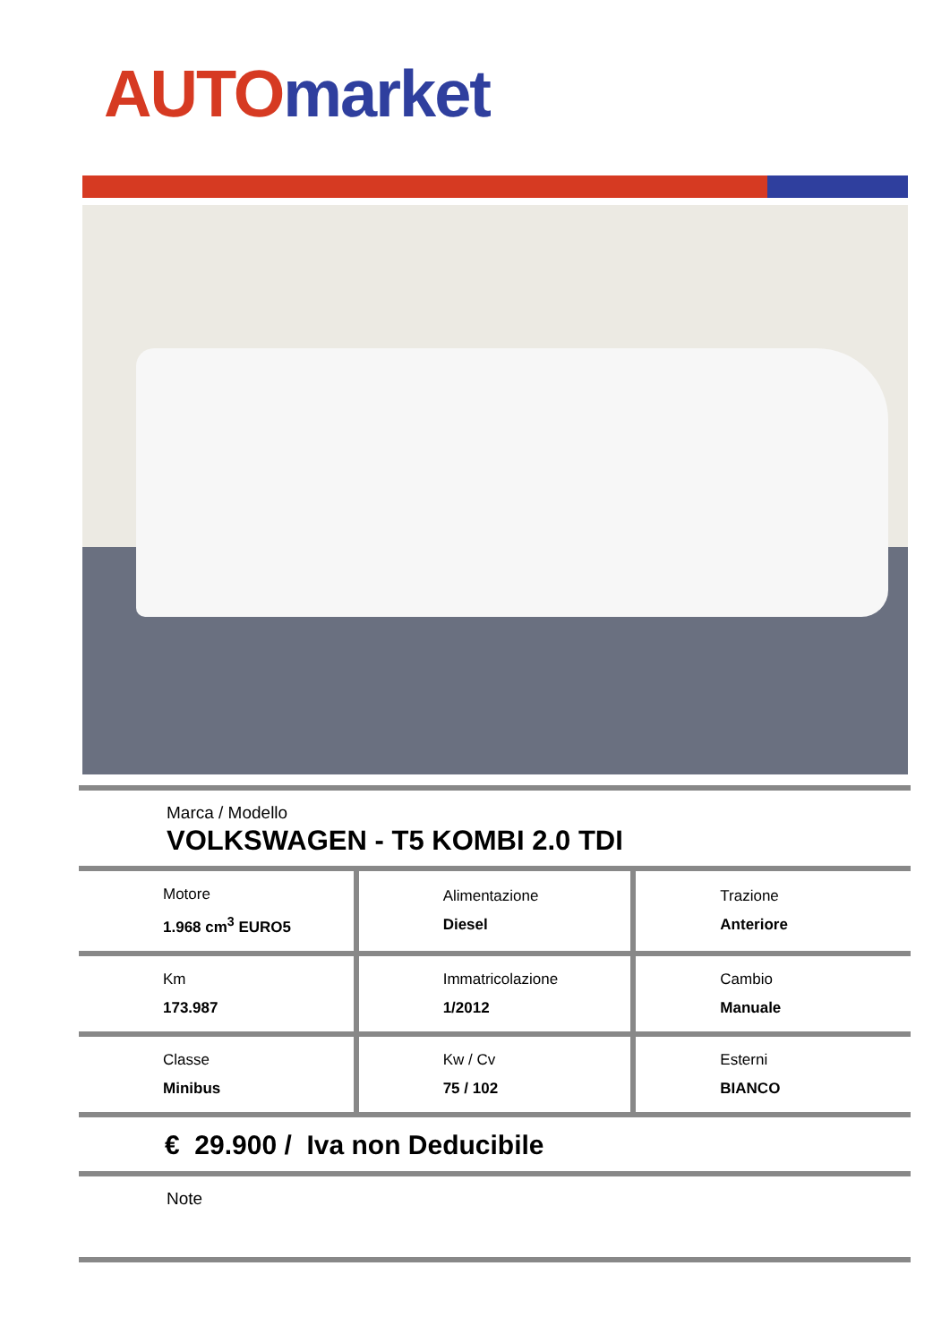AUTO market
Marca / Modello
VOLKSWAGEN - T5 KOMBI 2.0 TDI
| Motore 1.968 cm<sup>3</sup> EURO5 | Alimentazione Diesel | Trazione Anteriore |
| Km 173.987 | Immatricolazione 1/2012 | Cambio Manuale |
| Classe Minibus | Kw / Cv 75 / 102 | Esterni BIANCO |
€ 29.900 / Iva non Deducibile
Note